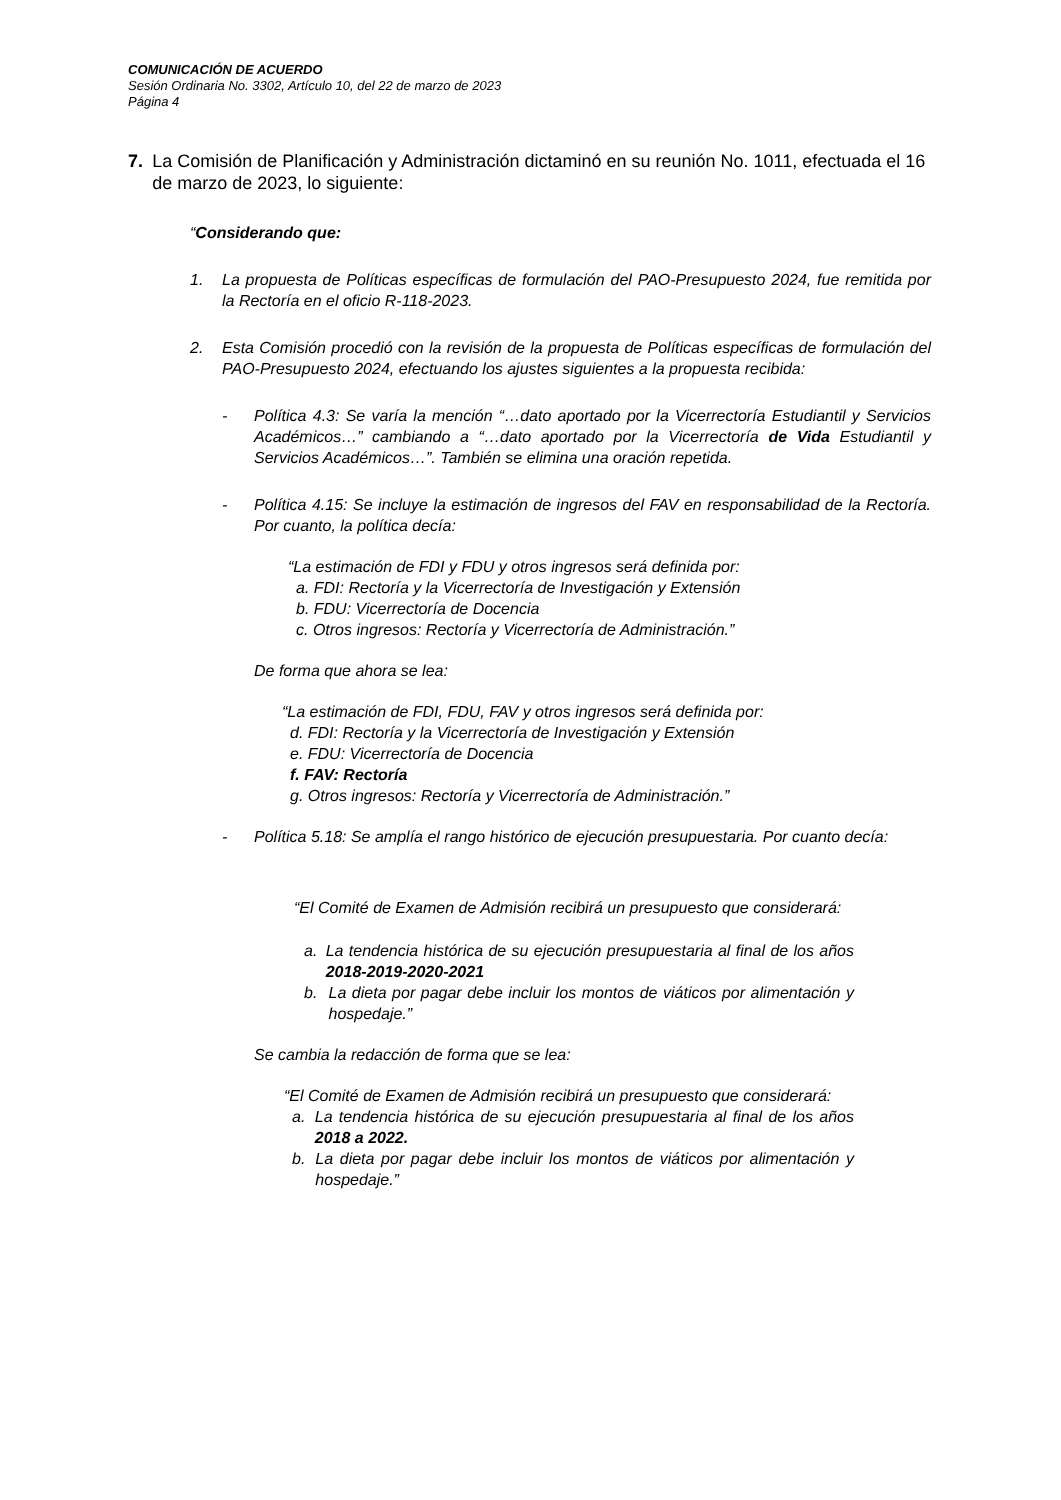COMUNICACIÓN DE ACUERDO
Sesión Ordinaria No. 3302, Artículo 10, del 22 de marzo de 2023
Página 4
7. La Comisión de Planificación y Administración dictaminó en su reunión No. 1011, efectuada el 16 de marzo de 2023, lo siguiente:
“Considerando que:
1. La propuesta de Políticas específicas de formulación del PAO-Presupuesto 2024, fue remitida por la Rectoría en el oficio R-118-2023.
2. Esta Comisión procedió con la revisión de la propuesta de Políticas específicas de formulación del PAO-Presupuesto 2024, efectuando los ajustes siguientes a la propuesta recibida:
- Política 4.3: Se varía la mención “…dato aportado por la Vicerrectoría Estudiantil y Servicios Académicos…” cambiando a “…dato aportado por la Vicerrectoría de Vida Estudiantil y Servicios Académicos…”. También se elimina una oración repetida.
- Política 4.15: Se incluye la estimación de ingresos del FAV en responsabilidad de la Rectoría. Por cuanto, la política decía:
“La estimación de FDI y FDU y otros ingresos será definida por:
a. FDI: Rectoría y la Vicerrectoría de Investigación y Extensión
b. FDU: Vicerrectoría de Docencia
c. Otros ingresos: Rectoría y Vicerrectoría de Administración.”
De forma que ahora se lea:
“La estimación de FDI, FDU, FAV y otros ingresos será definida por:
d. FDI: Rectoría y la Vicerrectoría de Investigación y Extensión
e. FDU: Vicerrectoría de Docencia
f. FAV: Rectoría
g. Otros ingresos: Rectoría y Vicerrectoría de Administración.”
- Política 5.18: Se amplía el rango histórico de ejecución presupuestaria. Por cuanto decía:
“El Comité de Examen de Admisión recibirá un presupuesto que considerará:
a. La tendencia histórica de su ejecución presupuestaria al final de los años 2018-2019-2020-2021
b. La dieta por pagar debe incluir los montos de viáticos por alimentación y hospedaje.”
Se cambia la redacción de forma que se lea:
“El Comité de Examen de Admisión recibirá un presupuesto que considerará:
a. La tendencia histórica de su ejecución presupuestaria al final de los años 2018 a 2022.
b. La dieta por pagar debe incluir los montos de viáticos por alimentación y hospedaje.”